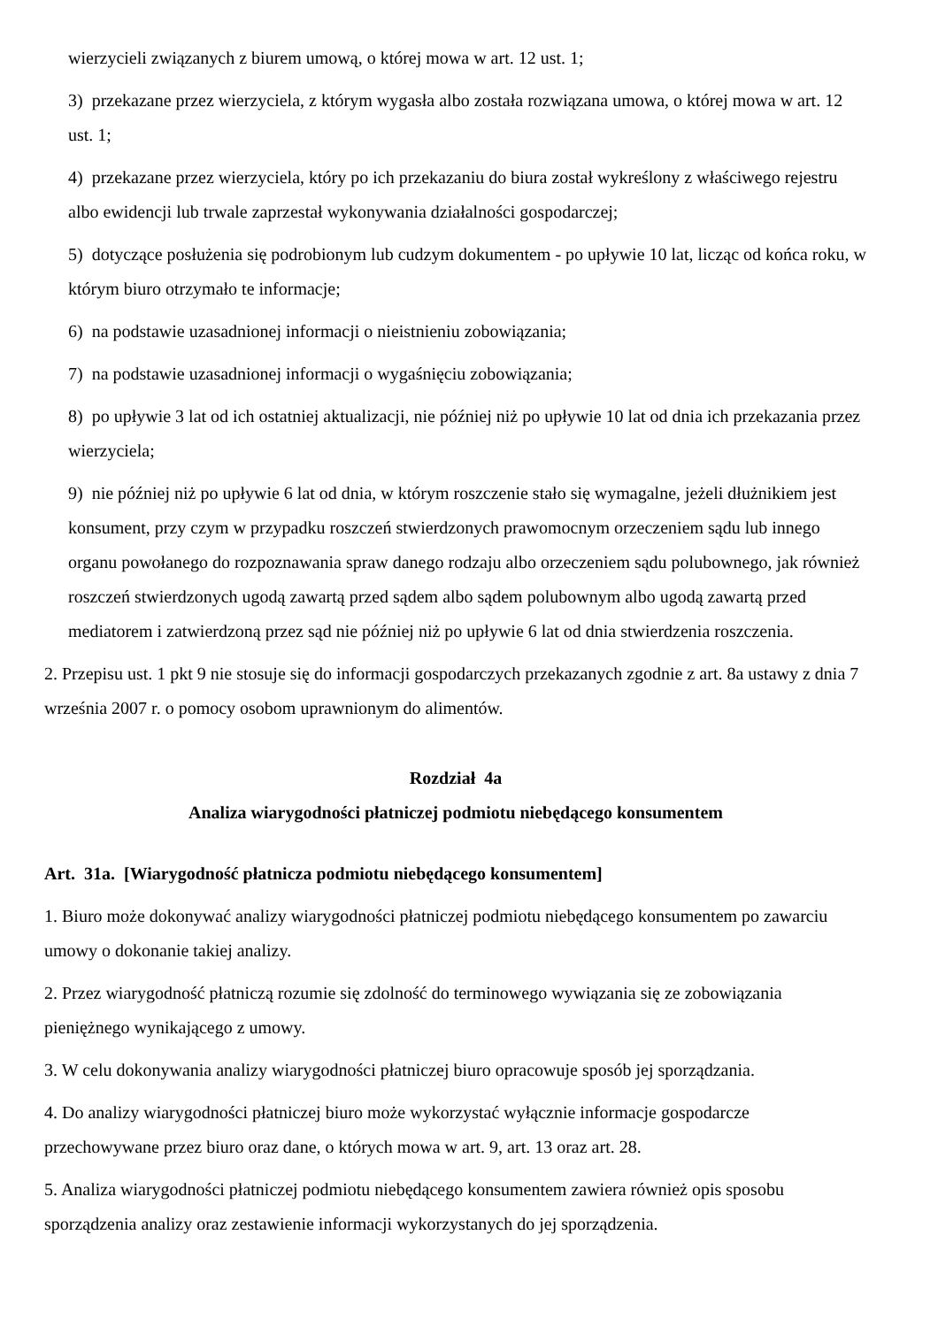wierzycieli związanych z biurem umową, o której mowa w art. 12 ust. 1;
3) przekazane przez wierzyciela, z którym wygasła albo została rozwiązana umowa, o której mowa w art. 12 ust. 1;
4) przekazane przez wierzyciela, który po ich przekazaniu do biura został wykreślony z właściwego rejestru albo ewidencji lub trwale zaprzestał wykonywania działalności gospodarczej;
5) dotyczące posłużenia się podrobionym lub cudzym dokumentem - po upływie 10 lat, licząc od końca roku, w którym biuro otrzymało te informacje;
6) na podstawie uzasadnionej informacji o nieistnieniu zobowiązania;
7) na podstawie uzasadnionej informacji o wygaśnięciu zobowiązania;
8) po upływie 3 lat od ich ostatniej aktualizacji, nie później niż po upływie 10 lat od dnia ich przekazania przez wierzyciela;
9) nie później niż po upływie 6 lat od dnia, w którym roszczenie stało się wymagalne, jeżeli dłużnikiem jest konsument, przy czym w przypadku roszczeń stwierdzonych prawomocnym orzeczeniem sądu lub innego organu powołanego do rozpoznawania spraw danego rodzaju albo orzeczeniem sądu polubownego, jak również roszczeń stwierdzonych ugodą zawartą przed sądem albo sądem polubownym albo ugodą zawartą przed mediatorem i zatwierdzoną przez sąd nie później niż po upływie 6 lat od dnia stwierdzenia roszczenia.
2. Przepisu ust. 1 pkt 9 nie stosuje się do informacji gospodarczych przekazanych zgodnie z art. 8a ustawy z dnia 7 września 2007 r. o pomocy osobom uprawnionym do alimentów.
Rozdział 4a
Analiza wiarygodności płatniczej podmiotu niebędącego konsumentem
Art. 31a. [Wiarygodność płatnicza podmiotu niebędącego konsumentem]
1. Biuro może dokonywać analizy wiarygodności płatniczej podmiotu niebędącego konsumentem po zawarciu umowy o dokonanie takiej analizy.
2. Przez wiarygodność płatniczą rozumie się zdolność do terminowego wywiązania się ze zobowiązania pieniężnego wynikającego z umowy.
3. W celu dokonywania analizy wiarygodności płatniczej biuro opracowuje sposób jej sporządzania.
4. Do analizy wiarygodności płatniczej biuro może wykorzystać wyłącznie informacje gospodarcze przechowywane przez biuro oraz dane, o których mowa w art. 9, art. 13 oraz art. 28.
5. Analiza wiarygodności płatniczej podmiotu niebędącego konsumentem zawiera również opis sposobu sporządzenia analizy oraz zestawienie informacji wykorzystanych do jej sporządzenia.